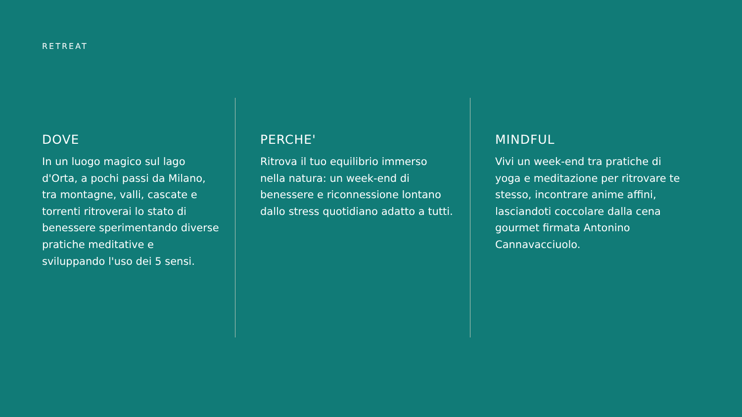RETREAT
DOVE
In un luogo magico sul lago d'Orta, a pochi passi da Milano, tra montagne, valli, cascate e torrenti ritroverai lo stato di benessere sperimentando diverse pratiche meditative e sviluppando l'uso dei 5 sensi.
PERCHE'
Ritrova il tuo equilibrio immerso nella natura: un week-end di benessere e riconnessione lontano dallo stress quotidiano adatto a tutti.
MINDFUL
Vivi un week-end tra pratiche di yoga e meditazione per ritrovare te stesso, incontrare anime affini, lasciandoti coccolare dalla cena gourmet firmata Antonino Cannavacciuolo.